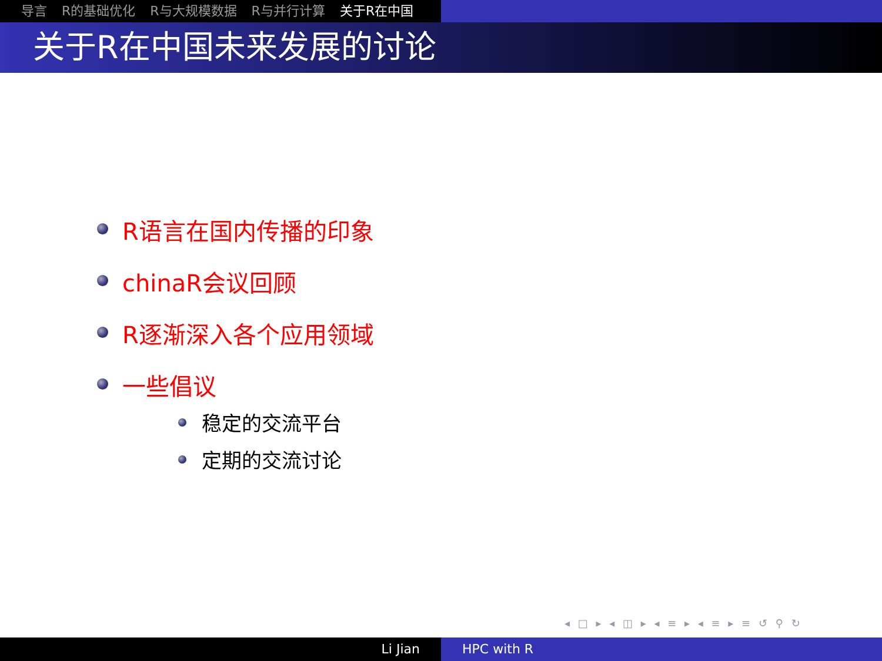导言 R的基础优化 R与大规模数据 R与并行计算 关于R在中国
关于R在中国未来发展的讨论
R语言在国内传播的印象
chinaR会议回顾
R逐渐深入各个应用领域
一些倡议
稳定的交流平台
定期的交流讨论
◂ □ ▸ ◂ ◫ ▸ ◂ ≡ ▸ ◂ ≡ ▸ ≡ ↺ ⚲ ↻
Li Jian HPC with R